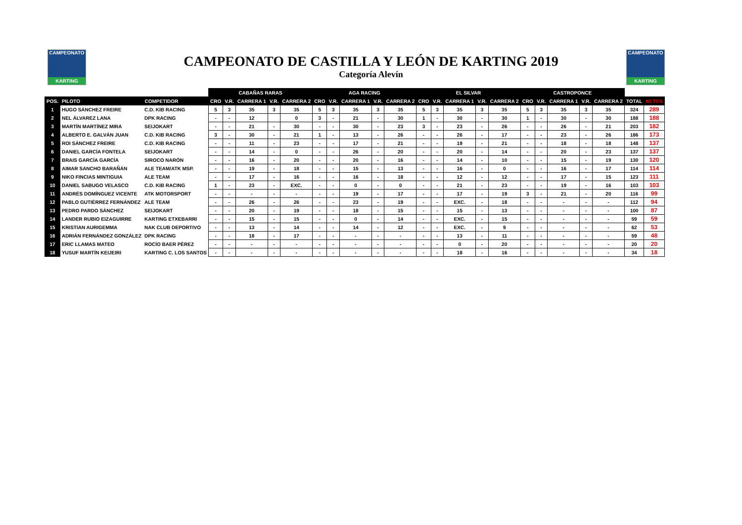CAMPEONATO
KARTING
CAMPEONATO
KARTING
CAMPEONATO DE CASTILLA Y LEÓN DE KARTING 2019
Categoría Alevín
| | | | CABAÑAS RARAS | | | | | AGA RACING | | | | | EL SILVAR | | | | | CASTROPONCE | | | | | | |
| --- | --- | --- | --- | --- | --- | --- | --- | --- | --- | --- | --- | --- | --- | --- | --- | --- | --- | --- | --- | --- | --- | --- | --- | --- |
| POS. | PILOTO | COMPETIDOR | CRO | V.R. | CARRERA 1 | V.R. | CARRERA 2 | CRO | V.R. | CARRERA 1 | V.R. | CARRERA 2 | CRO | V.R. | CARRERA 1 | V.R. | CARRERA 2 | CRO | V.R. | CARRERA 1 | V.R. | CARRERA 2 | TOTAL | NETOS |
| 1 | HUGO SÁNCHEZ FREIRE | C.D. KIB RACING | 5 | 3 | 35 | 3 | 35 | 5 | 3 | 35 | 3 | 35 | 5 | 3 | 35 | 3 | 35 | 5 | 3 | 35 | 3 | 35 | 324 | 289 |
| 2 | NEL ÁLVAREZ LANA | DPK RACING | - | - | 12 | | 0 | 3 | - | 21 | - | 30 | 1 | - | 30 | - | 30 | 1 | - | 30 | - | 30 | 188 | 188 |
| 3 | MARTÍN MARTÍNEZ MIRA | SEIJOKART | - | - | 21 | - | 30 | - | - | 30 | - | 23 | 3 | - | 23 | - | 26 | - | - | 26 | - | 21 | 203 | 182 |
| 4 | ALBERTO E. GALVÁN JUAN | C.D. KIB RACING | 3 | - | 30 | - | 21 | 1 | - | 13 | - | 26 | - | - | 26 | - | 17 | - | - | 23 | - | 26 | 186 | 173 |
| 5 | ROI SÁNCHEZ FREIRE | C.D. KIB RACING | - | - | 11 | - | 23 | - | - | 17 | - | 21 | - | - | 19 | - | 21 | - | - | 18 | - | 18 | 148 | 137 |
| 6 | DANIEL GARCÍA FONTELA | SEIJOKART | - | - | 14 | - | 0 | - | - | 26 | - | 20 | - | - | 20 | - | 14 | - | - | 20 | - | 23 | 137 | 137 |
| 7 | BRAIS GARCÍA GARCÍA | SIROCO NARÓN | - | - | 16 | - | 20 | - | - | 20 | - | 16 | - | - | 14 | - | 10 | - | - | 15 | - | 19 | 130 | 120 |
| 8 | AIMAR SANCHO BARAÑÁN | ALE TEAM/ATK MSP. | - | - | 19 | - | 18 | - | - | 15 | - | 13 | - | - | 16 | - | 0 | - | - | 16 | - | 17 | 114 | 114 |
| 9 | NIKO FINCIAS MINTIGUIA | ALE TEAM | - | - | 17 | - | 16 | - | - | 16 | - | 18 | - | - | 12 | - | 12 | - | - | 17 | - | 15 | 123 | 111 |
| 10 | DANIEL SABUGO VELASCO | C.D. KIB RACING | 1 | - | 23 | - | EXC. | - | - | 0 | - | 0 | - | - | 21 | - | 23 | - | - | 19 | - | 16 | 103 | 103 |
| 11 | ANDRÉS DOMÍNGUEZ VICENTE | ATK MOTORSPORT | - | - | - | - | - | - | - | 19 | - | 17 | - | - | 17 | - | 19 | 3 | - | 21 | - | 20 | 116 | 99 |
| 12 | PABLO GUTIÉRREZ FERNÁNDEZ | ALE TEAM | - | - | 26 | - | 26 | - | - | 23 | - | 19 | - | - | EXC. | - | 18 | - | - | - | - | - | 112 | 94 |
| 13 | PEDRO PARDO SÁNCHEZ | SEIJOKART | - | - | 20 | - | 19 | - | - | 18 | - | 15 | - | - | 15 | - | 13 | - | - | - | - | - | 100 | 87 |
| 14 | LANDER RUBIO EIZAGUIRRE | KARTING ETXEBARRI | - | - | 15 | - | 15 | - | - | 0 | - | 14 | - | - | EXC. | - | 15 | - | - | - | - | - | 59 | 59 |
| 15 | KRISTIAN AURIGEMMA | NAK CLUB DEPORTIVO | - | - | 13 | - | 14 | - | - | 14 | - | 12 | - | - | EXC. | - | 9 | - | - | - | - | - | 62 | 53 |
| 16 | ADRIÁN FERNÁNDEZ GONZÁLEZ | DPK RACING | - | - | 18 | - | 17 | - | - | - | - | - | - | - | 13 | - | 11 | - | - | - | - | - | 59 | 48 |
| 17 | ERIC LLAMAS MATEO | ROCÍO BAER PÉREZ | - | - | - | - | - | - | - | - | - | - | - | - | 0 | - | 20 | - | - | - | - | - | 20 | 20 |
| 18 | YUSUF MARTÍN KEIJEIRI | KARTING C. LOS SANTOS | - | - | - | - | - | - | - | - | - | - | - | - | 18 | - | 16 | - | - | - | - | - | 34 | 18 |